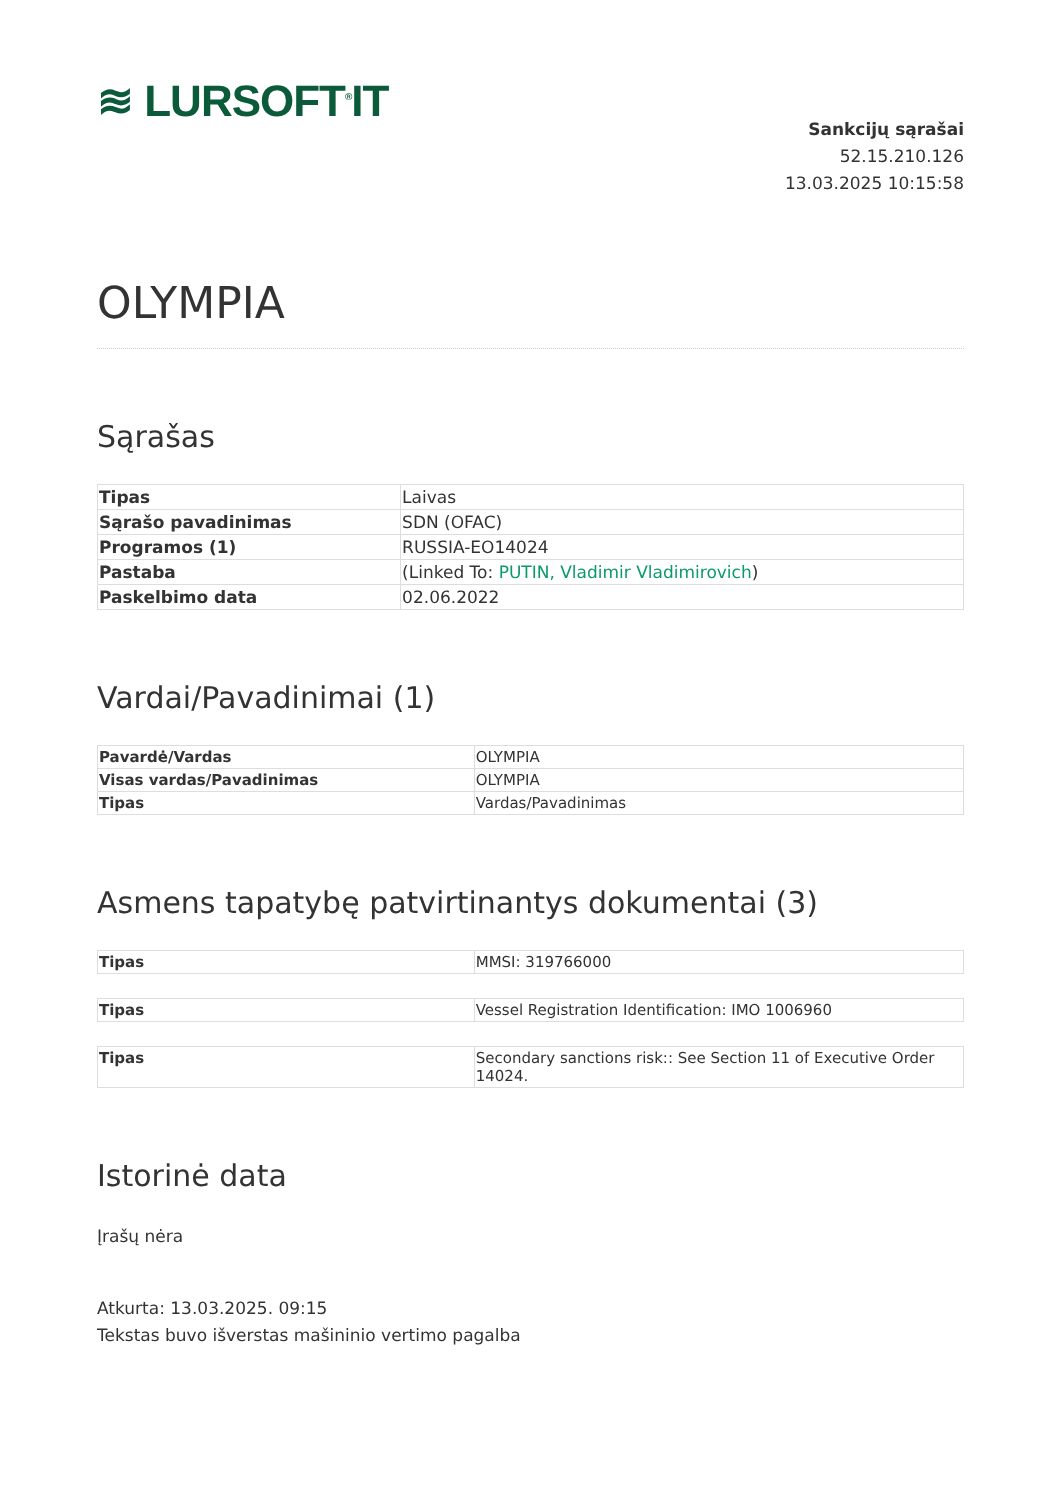≋ LURSOFT<sup>®</sup>IT
Sankcijų sąrašai
52.15.210.126
13.03.2025 10:15:58
OLYMPIA
Sąrašas
| Tipas | Laivas |
| Sąrašo pavadinimas | SDN (OFAC) |
| Programos (1) | RUSSIA-EO14024 |
| Pastaba | (Linked To: PUTIN, Vladimir Vladimirovich ) |
| Paskelbimo data | 02.06.2022 |
Vardai/Pavadinimai (1)
| Pavardė/Vardas | OLYMPIA |
| Visas vardas/Pavadinimas | OLYMPIA |
| Tipas | Vardas/Pavadinimas |
Asmens tapatybę patvirtinantys dokumentai (3)
| Tipas | MMSI: 319766000 |
| Tipas | Vessel Registration Identification: IMO 1006960 |
| Tipas | Secondary sanctions risk:: See Section 11 of Executive Order 14024. |
Istorinė data
Įrašų nėra
Atkurta: 13.03.2025. 09:15
Tekstas buvo išverstas mašininio vertimo pagalba